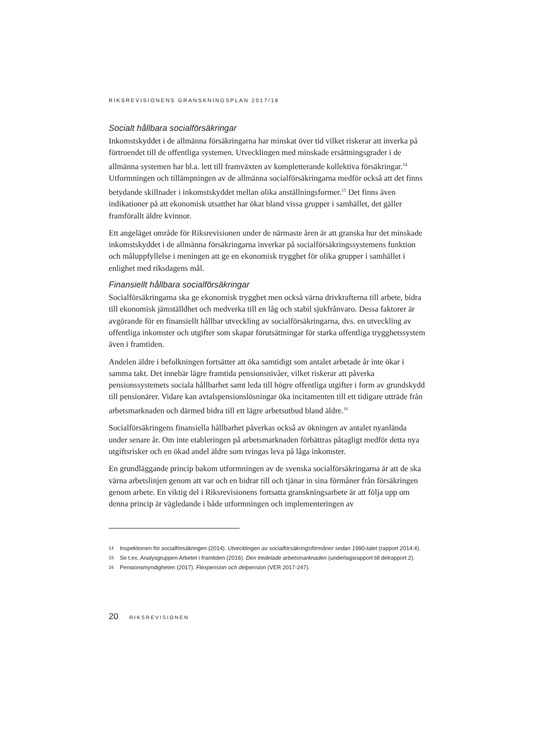RIKSREVISIONENS GRANSKNINGSPLAN 2017/18
Socialt hållbara socialförsäkringar
Inkomstskyddet i de allmänna försäkringarna har minskat över tid vilket riskerar att inverka på förtroendet till de offentliga systemen. Utvecklingen med minskade ersättningsgrader i de allmänna systemen har bl.a. lett till framväxten av kompletterande kollektiva försäkringar.<sup>14</sup> Utformningen och tillämpningen av de allmänna socialförsäkringarna medför också att det finns betydande skillnader i inkomstskyddet mellan olika anställningsformer.<sup>15</sup> Det finns även indikationer på att ekonomisk utsatthet har ökat bland vissa grupper i samhället, det gäller framförallt äldre kvinnor.
Ett angeläget område för Riksrevisionen under de närmaste åren är att granska hur det minskade inkomstskyddet i de allmänna försäkringarna inverkar på socialförsäkringssystemens funktion och måluppfyllelse i meningen att ge en ekonomisk trygghet för olika grupper i samhället i enlighet med riksdagens mål.
Finansiellt hållbara socialförsäkringar
Socialförsäkringarna ska ge ekonomisk trygghet men också värna drivkrafterna till arbete, bidra till ekonomisk jämställdhet och medverka till en låg och stabil sjukfrånvaro. Dessa faktorer är avgörande för en finansiellt hållbar utveckling av socialförsäkringarna, dvs. en utveckling av offentliga inkomster och utgifter som skapar förutsättningar för starka offentliga trygghetssystem även i framtiden.
Andelen äldre i befolkningen fortsätter att öka samtidigt som antalet arbetade år inte ökar i samma takt. Det innebär lägre framtida pensionsnivåer, vilket riskerar att påverka pensionssystemets sociala hållbarhet samt leda till högre offentliga utgifter i form av grundskydd till pensionärer. Vidare kan avtalspensionslösningar öka incitamenten till ett tidigare utträde från arbetsmarknaden och därmed bidra till ett lägre arbetsutbud bland äldre.<sup>16</sup>
Socialförsäkringens finansiella hållbarhet påverkas också av ökningen av antalet nyanlända under senare år. Om inte etableringen på arbetsmarknaden förbättras påtagligt medför detta nya utgiftsrisker och en ökad andel äldre som tvingas leva på låga inkomster.
En grundläggande princip bakom utformningen av de svenska socialförsäkringarna är att de ska värna arbetslinjen genom att var och en bidrar till och tjänar in sina förmåner från försäkringen genom arbete. En viktig del i Riksrevisionens fortsatta granskningsarbete är att följa upp om denna princip är vägledande i både utformningen och implementeringen av
14 Inspektionen för socialförsäkringen (2014). Utvecklingen av socialförsäkringsförmåner sedan 1990-talet (rapport 2014:4).
15 Se t.ex. Analysgruppen Arbetet i framtiden (2016). Den tredelade arbetsmarknaden (underlagsrapport till delrapport 2).
16 Pensionsmyndigheten (2017). Flexpension och delpension (VER 2017-247).
20 RIKSREVISIONEN